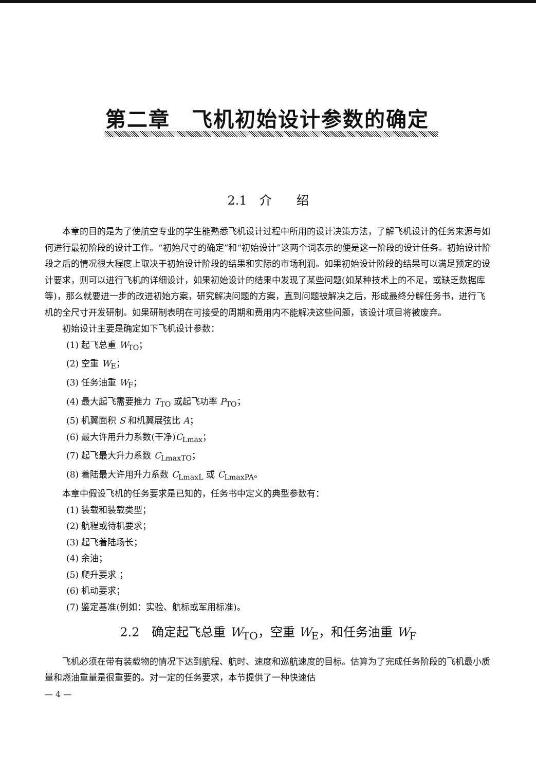第二章　飞机初始设计参数的确定
2.1　介　　绍
本章的目的是为了使航空专业的学生能熟悉飞机设计过程中所用的设计决策方法，了解飞机设计的任务来源与如何进行最初阶段的设计工作。“初始尺寸的确定”和“初始设计”这两个词表示的便是这一阶段的设计任务。初始设计阶段之后的情况很大程度上取决于初始设计阶段的结果和实际的市场利润。如果初始设计阶段的结果可以满足预定的设计要求，则可以进行飞机的详细设计，如果初始设计的结果中发现了某些问题(如某种技术上的不足，或缺乏数据库等)，那么就要进一步的改进初始方案，研究解决问题的方案，直到问题被解决之后，形成最终分解任务书，进行飞机的全尺寸开发研制。如果研制表明在可接受的周期和费用内不能解决这些问题，该设计项目将被废弃。
初始设计主要是确定如下飞机设计参数：
(1) 起飞总重 W<sub>TO</sub>；
(2) 空重 W<sub>E</sub>；
(3) 任务油重 W<sub>F</sub>；
(4) 最大起飞需要推力 T<sub>TO</sub> 或起飞功率 P<sub>TO</sub>；
(5) 机翼面积 S 和机翼展弦比 A；
(6) 最大许用升力系数(干净)C<sub>Lmax</sub>；
(7) 起飞最大升力系数 C<sub>LmaxTO</sub>；
(8) 着陆最大许用升力系数 C<sub>LmaxL</sub> 或 C<sub>LmaxPA</sub>。
本章中假设飞机的任务要求是已知的，任务书中定义的典型参数有：
(1) 装载和装载类型；
(2) 航程或待机要求；
(3) 起飞着陆场长；
(4) 余油；
(5) 爬升要求 ；
(6) 机动要求；
(7) 鉴定基准(例如：实验、航标或军用标准)。
2.2　确定起飞总重 W<sub>TO</sub>，空重 W<sub>E</sub>，和任务油重 W<sub>F</sub>
飞机必须在带有装载物的情况下达到航程、航时、速度和巡航速度的目标。估算为了完成任务阶段的飞机最小质量和燃油重量是很重要的。对一定的任务要求，本节提供了一种快速估
— 4 —